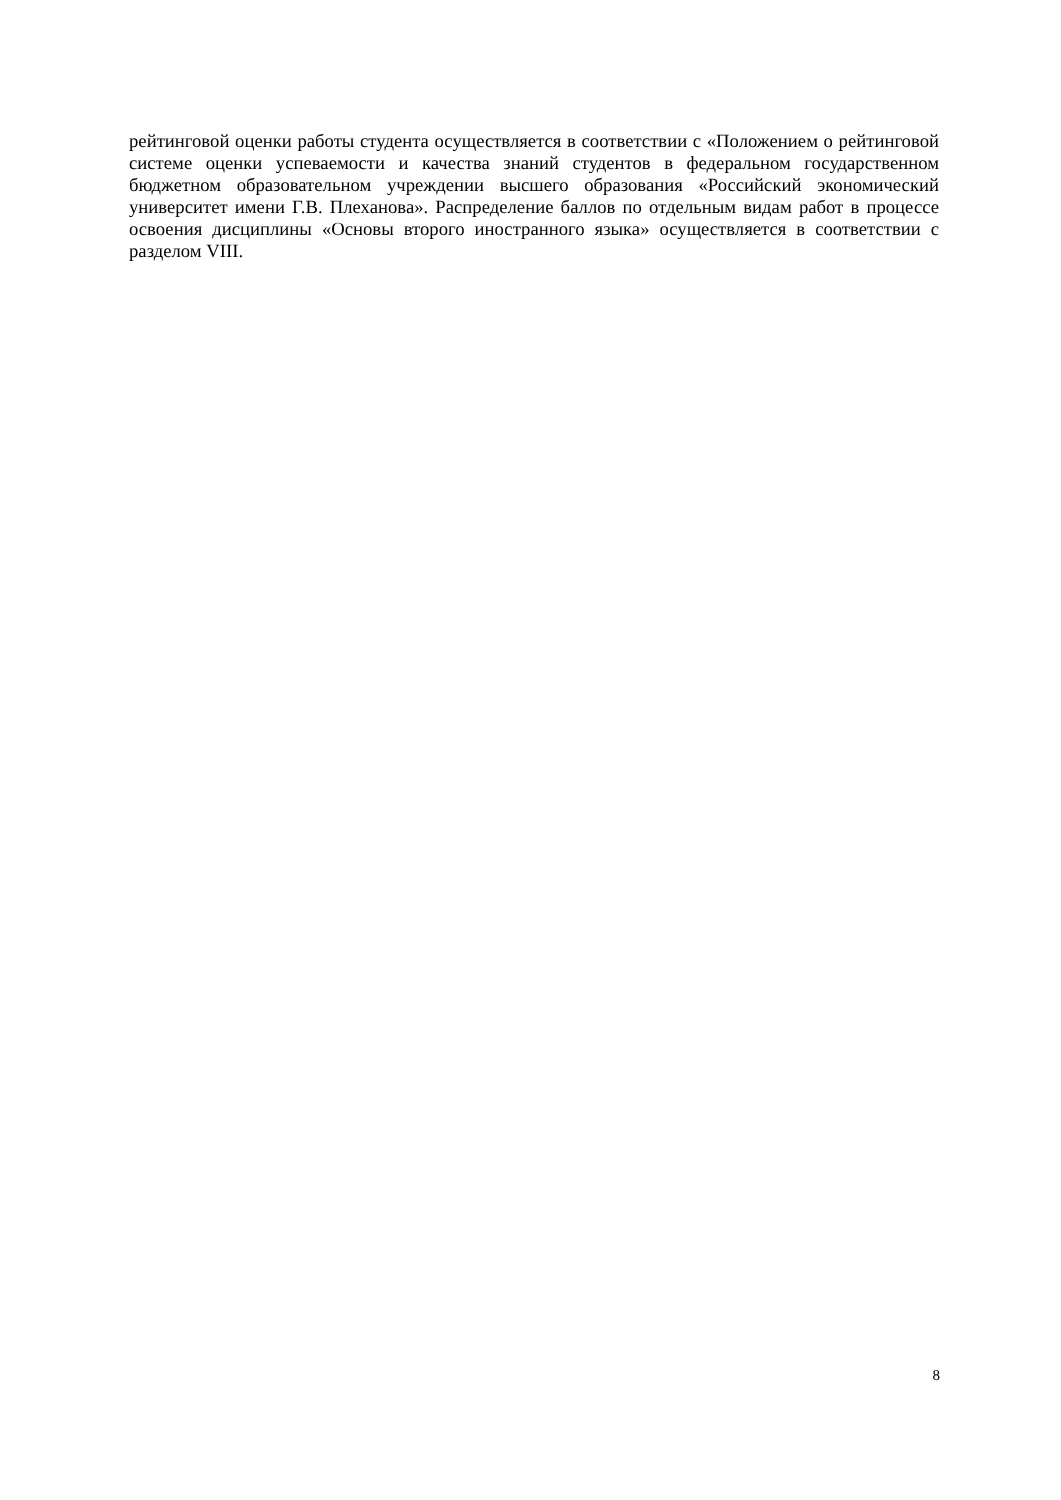рейтинговой оценки работы студента осуществляется в соответствии с «Положением о рейтинговой системе оценки успеваемости и качества знаний студентов в федеральном государственном бюджетном образовательном учреждении высшего образования «Российский экономический университет имени Г.В. Плеханова». Распределение баллов по отдельным видам работ в процессе освоения дисциплины «Основы второго иностранного языка» осуществляется в соответствии с разделом VIII.
8